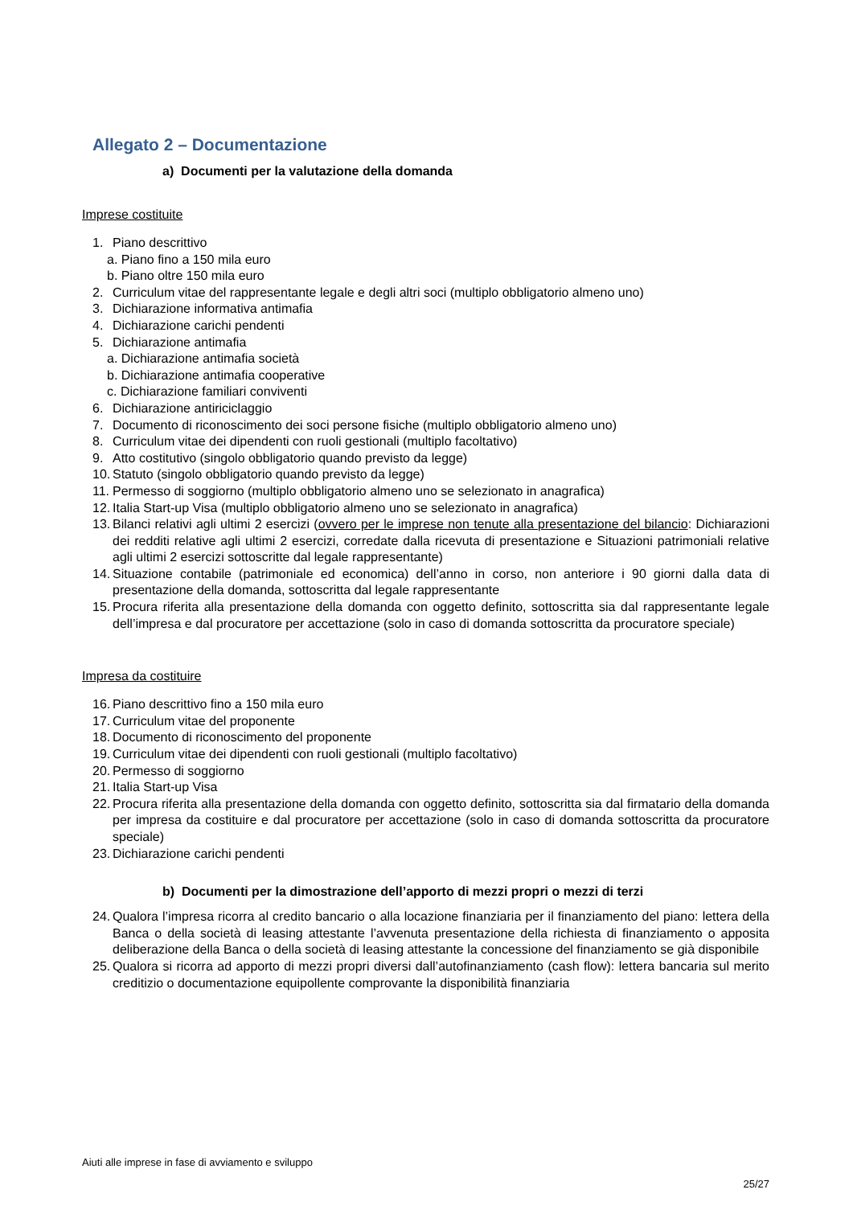Allegato 2 – Documentazione
a) Documenti per la valutazione della domanda
Imprese costituite
1. Piano descrittivo
a. Piano fino a 150 mila euro
b. Piano oltre 150 mila euro
2. Curriculum vitae del rappresentante legale e degli altri soci (multiplo obbligatorio almeno uno)
3. Dichiarazione informativa antimafia
4. Dichiarazione carichi pendenti
5. Dichiarazione antimafia
a. Dichiarazione antimafia società
b. Dichiarazione antimafia cooperative
c. Dichiarazione familiari conviventi
6. Dichiarazione antiriciclaggio
7. Documento di riconoscimento dei soci persone fisiche (multiplo obbligatorio almeno uno)
8. Curriculum vitae dei dipendenti con ruoli gestionali (multiplo facoltativo)
9. Atto costitutivo (singolo obbligatorio quando previsto da legge)
10. Statuto (singolo obbligatorio quando previsto da legge)
11. Permesso di soggiorno (multiplo obbligatorio almeno uno se selezionato in anagrafica)
12. Italia Start-up Visa (multiplo obbligatorio almeno uno se selezionato in anagrafica)
13. Bilanci relativi agli ultimi 2 esercizi (ovvero per le imprese non tenute alla presentazione del bilancio: Dichiarazioni dei redditi relative agli ultimi 2 esercizi, corredate dalla ricevuta di presentazione e Situazioni patrimoniali relative agli ultimi 2 esercizi sottoscritte dal legale rappresentante)
14. Situazione contabile (patrimoniale ed economica) dell’anno in corso, non anteriore i 90 giorni dalla data di presentazione della domanda, sottoscritta dal legale rappresentante
15. Procura riferita alla presentazione della domanda con oggetto definito, sottoscritta sia dal rappresentante legale dell’impresa e dal procuratore per accettazione (solo in caso di domanda sottoscritta da procuratore speciale)
Impresa da costituire
16. Piano descrittivo fino a 150 mila euro
17. Curriculum vitae del proponente
18. Documento di riconoscimento del proponente
19. Curriculum vitae dei dipendenti con ruoli gestionali (multiplo facoltativo)
20. Permesso di soggiorno
21. Italia Start-up Visa
22. Procura riferita alla presentazione della domanda con oggetto definito, sottoscritta sia dal firmatario della domanda per impresa da costituire e dal procuratore per accettazione (solo in caso di domanda sottoscritta da procuratore speciale)
23. Dichiarazione carichi pendenti
b) Documenti per la dimostrazione dell’apporto di mezzi propri o mezzi di terzi
24. Qualora l’impresa ricorra al credito bancario o alla locazione finanziaria per il finanziamento del piano: lettera della Banca o della società di leasing attestante l’avvenuta presentazione della richiesta di finanziamento o apposita deliberazione della Banca o della società di leasing attestante la concessione del finanziamento se già disponibile
25. Qualora si ricorra ad apporto di mezzi propri diversi dall’autofinanziamento (cash flow): lettera bancaria sul merito creditizio o documentazione equipollente comprovante la disponibilità finanziaria
Aiuti alle imprese in fase di avviamento e sviluppo
25/27